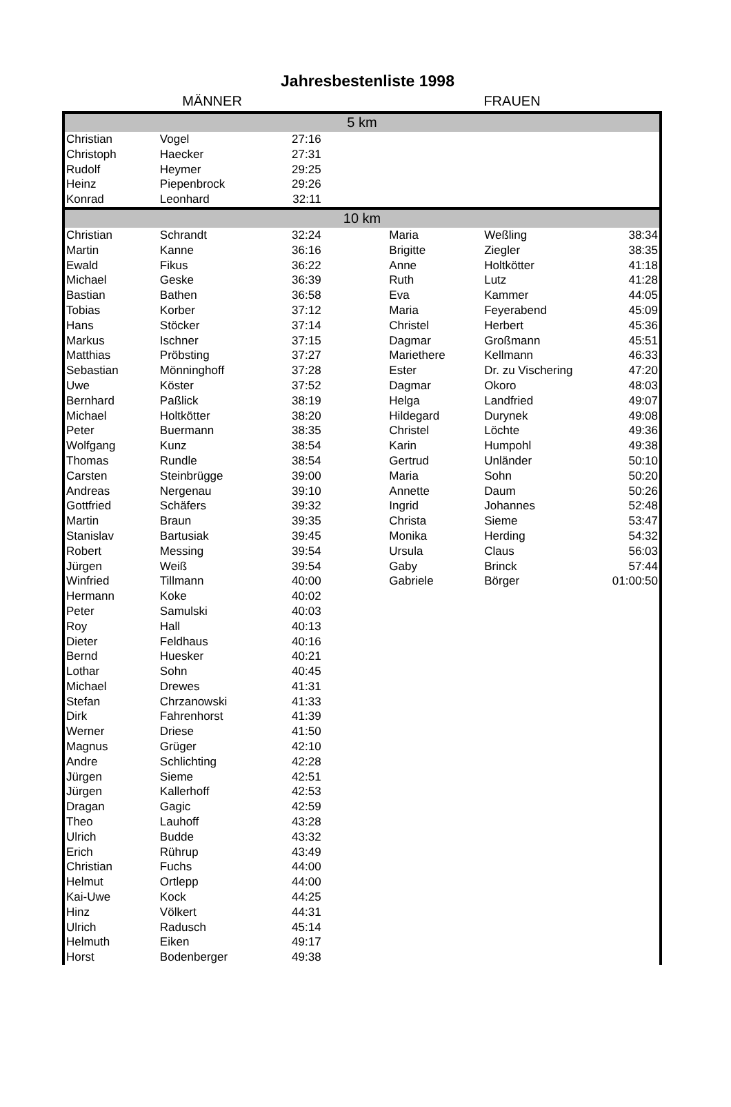Jahresbestenliste 1998
MÄNNER FRAUEN
| 5 km | | | | | | |
| Christian | Vogel | 27:16 | | | | |
| Christoph | Haecker | 27:31 | | | | |
| Rudolf | Heymer | 29:25 | | | | |
| Heinz | Piepenbrock | 29:26 | | | | |
| Konrad | Leonhard | 32:11 | | | | |
| 10 km | | | | | | |
| Christian | Schrandt | 32:24 | | Maria | Weßling | 38:34 |
| Martin | Kanne | 36:16 | | Brigitte | Ziegler | 38:35 |
| Ewald | Fikus | 36:22 | | Anne | Holtkötter | 41:18 |
| Michael | Geske | 36:39 | | Ruth | Lutz | 41:28 |
| Bastian | Bathen | 36:58 | | Eva | Kammer | 44:05 |
| Tobias | Korber | 37:12 | | Maria | Feyerabend | 45:09 |
| Hans | Stöcker | 37:14 | | Christel | Herbert | 45:36 |
| Markus | Ischner | 37:15 | | Dagmar | Großmann | 45:51 |
| Matthias | Pröbsting | 37:27 | | Mariethere | Kellmann | 46:33 |
| Sebastian | Mönninghoff | 37:28 | | Ester | Dr. zu Vischering | 47:20 |
| Uwe | Köster | 37:52 | | Dagmar | Okoro | 48:03 |
| Bernhard | Paßlick | 38:19 | | Helga | Landfried | 49:07 |
| Michael | Holtkötter | 38:20 | | Hildegard | Durynek | 49:08 |
| Peter | Buermann | 38:35 | | Christel | Löchte | 49:36 |
| Wolfgang | Kunz | 38:54 | | Karin | Humpohl | 49:38 |
| Thomas | Rundle | 38:54 | | Gertrud | Unländer | 50:10 |
| Carsten | Steinbrügge | 39:00 | | Maria | Sohn | 50:20 |
| Andreas | Nergenau | 39:10 | | Annette | Daum | 50:26 |
| Gottfried | Schäfers | 39:32 | | Ingrid | Johannes | 52:48 |
| Martin | Braun | 39:35 | | Christa | Sieme | 53:47 |
| Stanislav | Bartusiak | 39:45 | | Monika | Herding | 54:32 |
| Robert | Messing | 39:54 | | Ursula | Claus | 56:03 |
| Jürgen | Weiß | 39:54 | | Gaby | Brinck | 57:44 |
| Winfried | Tillmann | 40:00 | | Gabriele | Börger | 01:00:50 |
| Hermann | Koke | 40:02 | | | | |
| Peter | Samulski | 40:03 | | | | |
| Roy | Hall | 40:13 | | | | |
| Dieter | Feldhaus | 40:16 | | | | |
| Bernd | Huesker | 40:21 | | | | |
| Lothar | Sohn | 40:45 | | | | |
| Michael | Drewes | 41:31 | | | | |
| Stefan | Chrzanowski | 41:33 | | | | |
| Dirk | Fahrenhorst | 41:39 | | | | |
| Werner | Driese | 41:50 | | | | |
| Magnus | Grüger | 42:10 | | | | |
| Andre | Schlichting | 42:28 | | | | |
| Jürgen | Sieme | 42:51 | | | | |
| Jürgen | Kallerhoff | 42:53 | | | | |
| Dragan | Gagic | 42:59 | | | | |
| Theo | Lauhoff | 43:28 | | | | |
| Ulrich | Budde | 43:32 | | | | |
| Erich | Rührup | 43:49 | | | | |
| Christian | Fuchs | 44:00 | | | | |
| Helmut | Ortlepp | 44:00 | | | | |
| Kai-Uwe | Kock | 44:25 | | | | |
| Hinz | Völkert | 44:31 | | | | |
| Ulrich | Radusch | 45:14 | | | | |
| Helmuth | Eiken | 49:17 | | | | |
| Horst | Bodenberger | 49:38 | | | | |